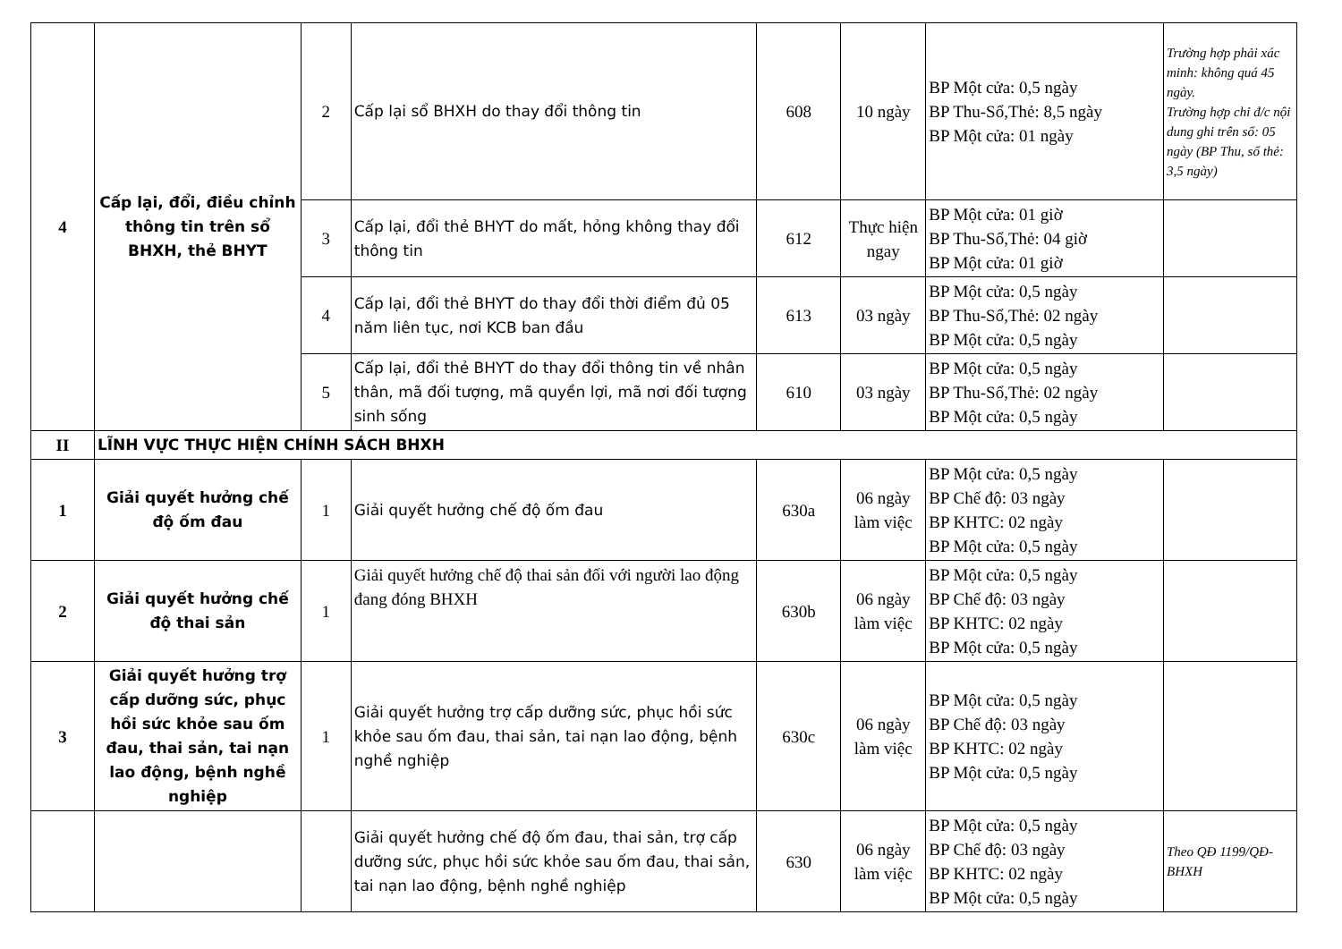| 4 | Cấp lại, đổi, điều chỉnh thông tin trên sổ BHXH, thẻ BHYT | 2 | Cấp lại sổ BHXH do thay đổi thông tin | 608 | 10 ngày | BP Một cửa: 0,5 ngày BP Thu-Sổ,Thẻ: 8,5 ngày BP Một cửa: 01 ngày | Trường hợp phải xác minh: không quá 45 ngày. Trường hợp chỉ đ/c nội dung ghi trên sổ: 05 ngày (BP Thu, sổ thẻ: 3,5 ngày) |
| | | 3 | Cấp lại, đổi thẻ BHYT do mất, hỏng không thay đổi thông tin | 612 | Thực hiện ngay | BP Một cửa: 01 giờ BP Thu-Sổ,Thẻ: 04 giờ BP Một cửa: 01 giờ | |
| | | 4 | Cấp lại, đổi thẻ BHYT do thay đổi thời điểm đủ 05 năm liên tục, nơi KCB ban đầu | 613 | 03 ngày | BP Một cửa: 0,5 ngày BP Thu-Sổ,Thẻ: 02 ngày BP Một cửa: 0,5 ngày | |
| | | 5 | Cấp lại, đổi thẻ BHYT do thay đổi thông tin về nhân thân, mã đối tượng, mã quyền lợi, mã nơi đối tượng sinh sống | 610 | 03 ngày | BP Một cửa: 0,5 ngày BP Thu-Sổ,Thẻ: 02 ngày BP Một cửa: 0,5 ngày | |
| II | LĨNH VỰC THỰC HIỆN CHÍNH SÁCH BHXH | | | | | | |
| 1 | Giải quyết hưởng chế độ ốm đau | 1 | Giải quyết hưởng chế độ ốm đau | 630a | 06 ngày làm việc | BP Một cửa: 0,5 ngày BP Chế độ: 03 ngày BP KHTC: 02 ngày BP Một cửa: 0,5 ngày | |
| 2 | Giải quyết hưởng chế độ thai sản | 1 | Giải quyết hưởng chế độ thai sản đối với người lao động đang đóng BHXH | 630b | 06 ngày làm việc | BP Một cửa: 0,5 ngày BP Chế độ: 03 ngày BP KHTC: 02 ngày BP Một cửa: 0,5 ngày | |
| 3 | Giải quyết hưởng trợ cấp dưỡng sức, phục hồi sức khỏe sau ốm đau, thai sản, tai nạn lao động, bệnh nghề nghiệp | 1 | Giải quyết hưởng trợ cấp dưỡng sức, phục hồi sức khỏe sau ốm đau, thai sản, tai nạn lao động, bệnh nghề nghiệp | 630c | 06 ngày làm việc | BP Một cửa: 0,5 ngày BP Chế độ: 03 ngày BP KHTC: 02 ngày BP Một cửa: 0,5 ngày | |
| | | | Giải quyết hưởng chế độ ốm đau, thai sản, trợ cấp dưỡng sức, phục hồi sức khỏe sau ốm đau, thai sản, tai nạn lao động, bệnh nghề nghiệp | 630 | 06 ngày làm việc | BP Một cửa: 0,5 ngày BP Chế độ: 03 ngày BP KHTC: 02 ngày BP Một cửa: 0,5 ngày | Theo QĐ 1199/QĐ-BHXH |